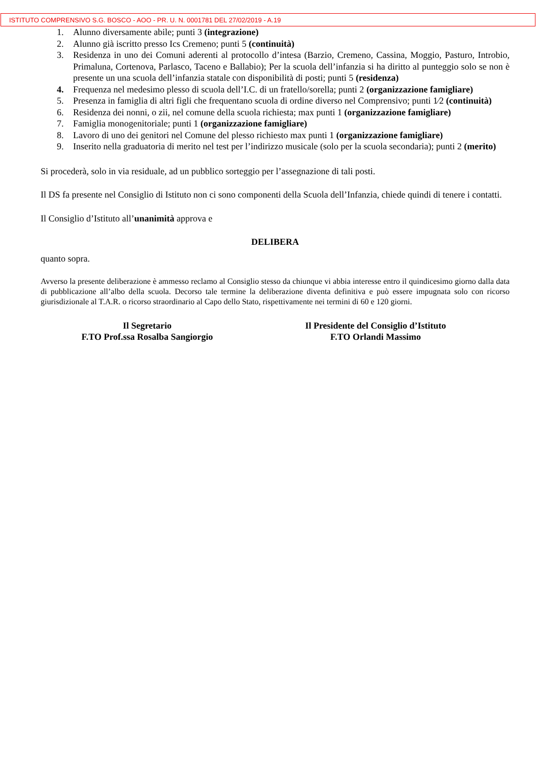ISTITUTO COMPRENSIVO S.G. BOSCO - AOO - PR. U. N. 0001781 DEL 27/02/2019 - A.19
1. Alunno diversamente abile; punti 3 (integrazione)
2. Alunno già iscritto presso Ics Cremeno; punti 5 (continuità)
3. Residenza in uno dei Comuni aderenti al protocollo d’intesa (Barzio, Cremeno, Cassina, Moggio, Pasturo, Introbio, Primaluna, Cortenova, Parlasco, Taceno e Ballabio); Per la scuola dell’infanzia si ha diritto al punteggio solo se non è presente un una scuola dell’infanzia statale con disponibilità di posti; punti 5 (residenza)
4. Frequenza nel medesimo plesso di scuola dell’I.C. di un fratello/sorella; punti 2 (organizzazione famigliare)
5. Presenza in famiglia di altri figli che frequentano scuola di ordine diverso nel Comprensivo; punti 1⁄2 (continuità)
6. Residenza dei nonni, o zii, nel comune della scuola richiesta; max punti 1 (organizzazione famigliare)
7. Famiglia monogenitoriale; punti 1 (organizzazione famigliare)
8. Lavoro di uno dei genitori nel Comune del plesso richiesto max punti 1 (organizzazione famigliare)
9. Inserito nella graduatoria di merito nel test per l’indirizzo musicale (solo per la scuola secondaria); punti 2 (merito)
Si procederà, solo in via residuale, ad un pubblico sorteggio per l’assegnazione di tali posti.
Il DS fa presente nel Consiglio di Istituto non ci sono componenti della Scuola dell’Infanzia, chiede quindi di tenere i contatti.
Il Consiglio d’Istituto all’unanimità approva e
DELIBERA
quanto sopra.
Avverso la presente deliberazione è ammesso reclamo al Consiglio stesso da chiunque vi abbia interesse entro il quindicesimo giorno dalla data di pubblicazione all’albo della scuola. Decorso tale termine la deliberazione diventa definitiva e può essere impugnata solo con ricorso giurisdizionale al T.A.R. o ricorso straordinario al Capo dello Stato, rispettivamente nei termini di 60 e 120 giorni.
Il Segretario
F.TO Prof.ssa Rosalba Sangiorgio
Il Presidente del Consiglio d’Istituto
F.TO Orlandi Massimo